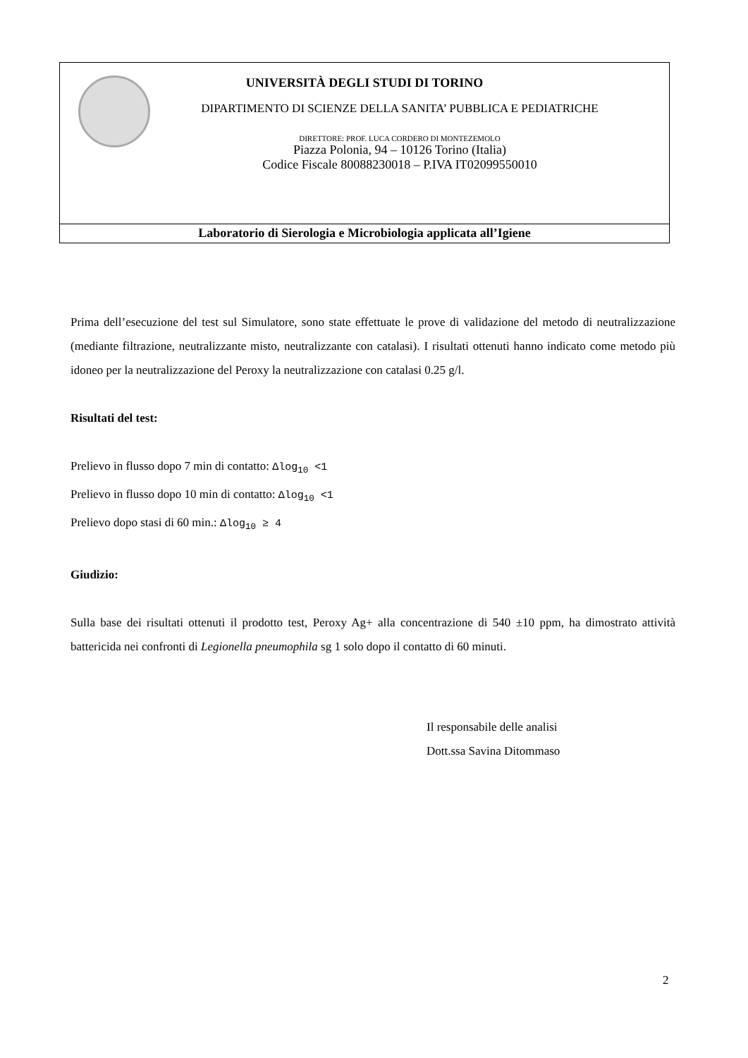UNIVERSITÀ DEGLI STUDI DI TORINO
DIPARTIMENTO DI SCIENZE DELLA SANITA’ PUBBLICA E PEDIATRICHE
DIRETTORE: PROF. LUCA CORDERO DI MONTEZEMOLO
Piazza Polonia, 94 – 10126 Torino (Italia)
Codice Fiscale 80088230018 – P.IVA IT02099550010
Laboratorio di Sierologia e Microbiologia applicata all’Igiene
Prima dell’esecuzione del test sul Simulatore, sono state effettuate le prove di validazione del metodo di neutralizzazione (mediante filtrazione, neutralizzante misto, neutralizzante con catalasi). I risultati ottenuti hanno indicato come metodo più idoneo per la neutralizzazione del Peroxy la neutralizzazione con catalasi 0.25 g/l.
Risultati del test:
Prelievo in flusso dopo 7 min di contatto: Δlog<sub>10</sub> <1
Prelievo in flusso dopo 10 min di contatto: Δlog<sub>10</sub> <1
Prelievo dopo stasi di 60 min.: Δlog<sub>10</sub> ≥ 4
Giudizio:
Sulla base dei risultati ottenuti il prodotto test, Peroxy Ag+ alla concentrazione di 540 ±10 ppm, ha dimostrato attività battericida nei confronti di Legionella pneumophila sg 1 solo dopo il contatto di 60 minuti.
Il responsabile delle analisi
Dott.ssa Savina Ditommaso
2